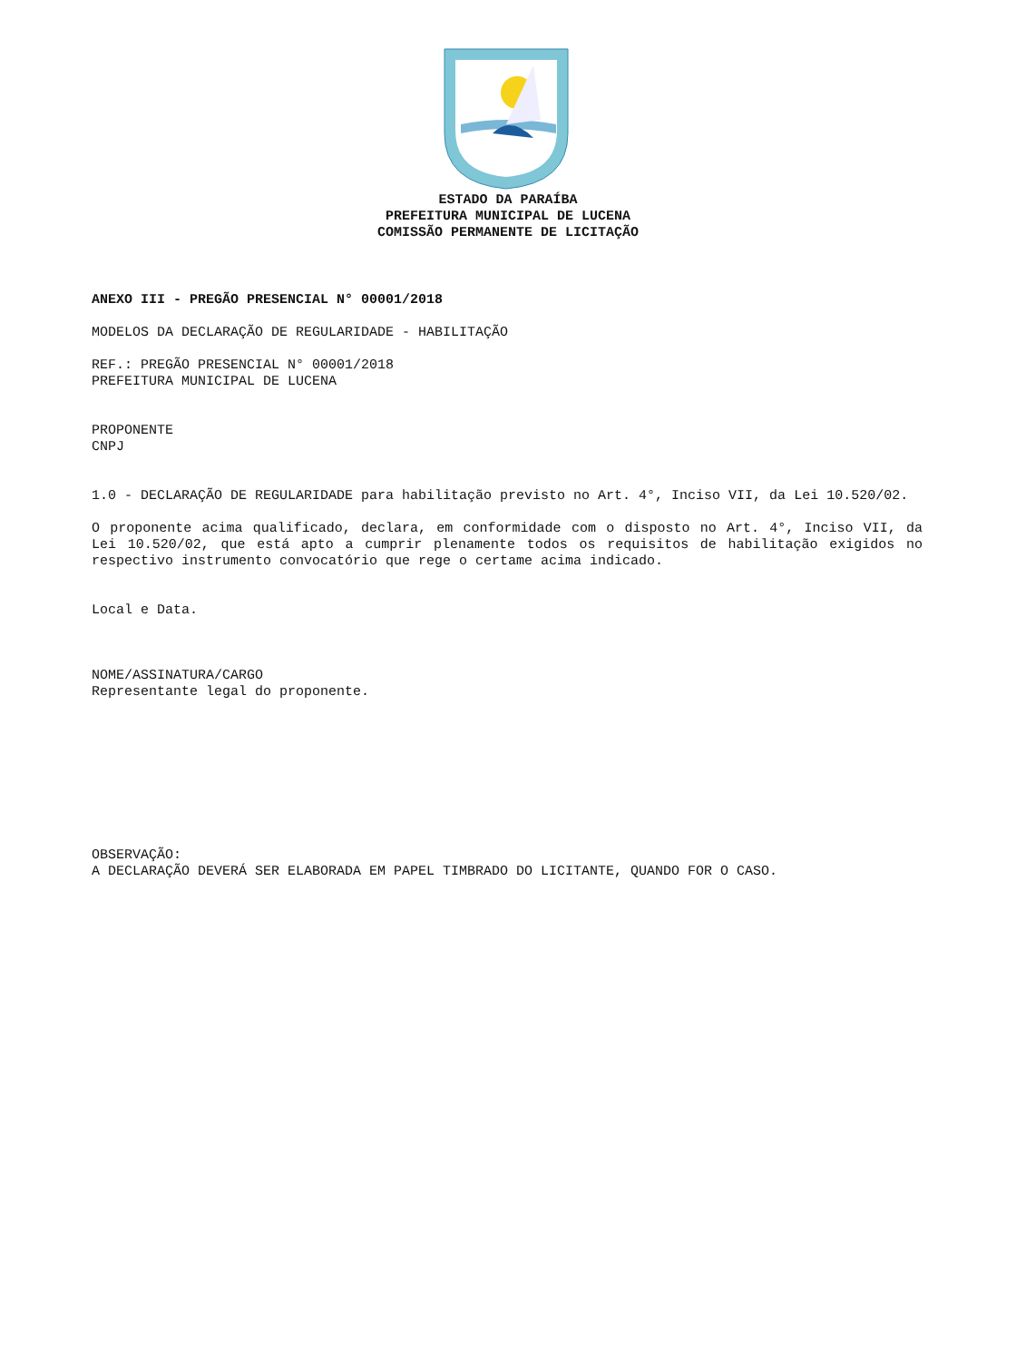ESTADO DA PARAÍBA
PREFEITURA MUNICIPAL DE LUCENA
COMISSÃO PERMANENTE DE LICITAÇÃO
ANEXO III - PREGÃO PRESENCIAL N° 00001/2018
MODELOS DA DECLARAÇÃO DE REGULARIDADE - HABILITAÇÃO
REF.: PREGÃO PRESENCIAL N° 00001/2018
PREFEITURA MUNICIPAL DE LUCENA
PROPONENTE
CNPJ
1.0 - DECLARAÇÃO DE REGULARIDADE para habilitação previsto no Art. 4°, Inciso VII, da Lei 10.520/02.
O proponente acima qualificado, declara, em conformidade com o disposto no Art. 4°, Inciso VII, da Lei 10.520/02, que está apto a cumprir plenamente todos os requisitos de habilitação exigidos no respectivo instrumento convocatório que rege o certame acima indicado.
Local e Data.
NOME/ASSINATURA/CARGO
Representante legal do proponente.
OBSERVAÇÃO:
A DECLARAÇÃO DEVERÁ SER ELABORADA EM PAPEL TIMBRADO DO LICITANTE, QUANDO FOR O CASO.